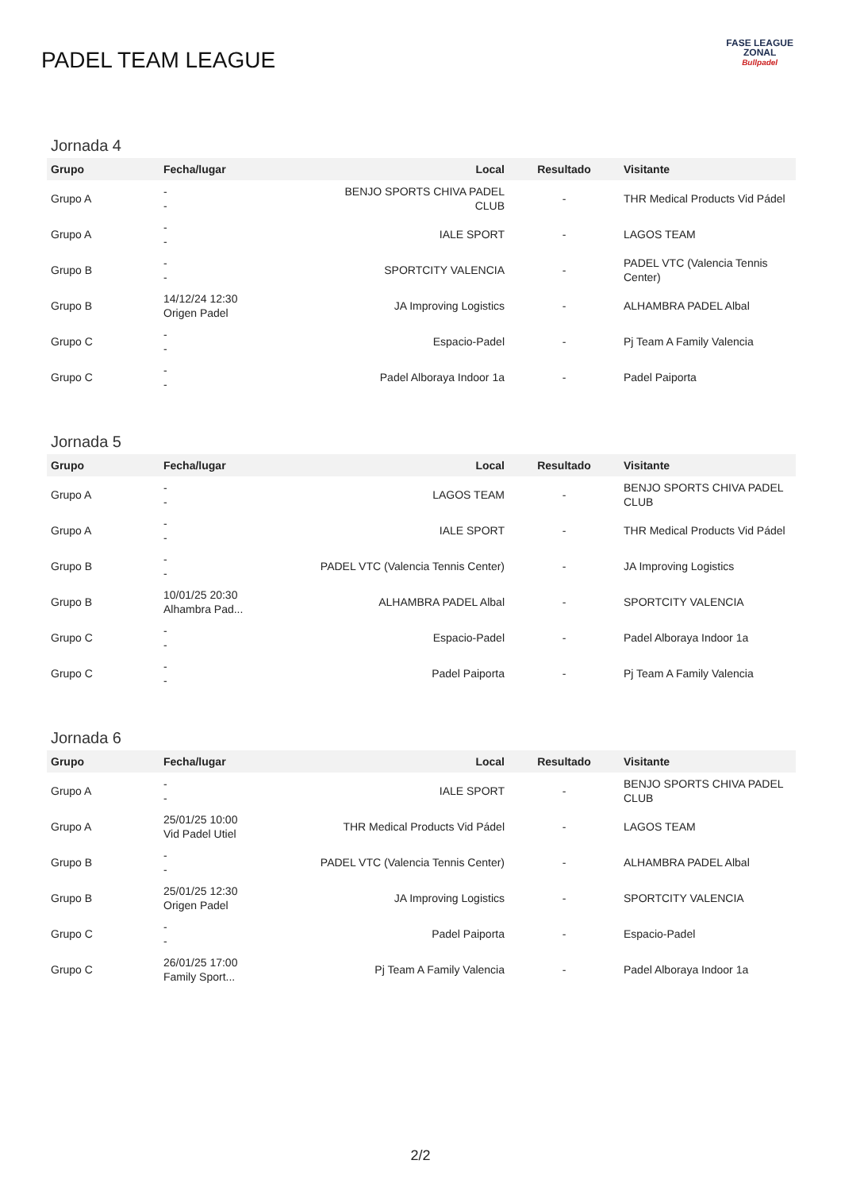PADEL TEAM LEAGUE
FASE LEAGUE
ZONAL
Bullpadel
Jornada 4
| Grupo | Fecha/lugar | Local | Resultado | Visitante |
| --- | --- | --- | --- | --- |
| Grupo A | - - | BENJO SPORTS CHIVA PADEL CLUB | - | THR Medical Products Vid Pádel |
| Grupo A | - - | IALE SPORT | - | LAGOS TEAM |
| Grupo B | - - | SPORTCITY VALENCIA | - | PADEL VTC (Valencia Tennis Center) |
| Grupo B | 14/12/24 12:30 Origen Padel | JA Improving Logistics | - | ALHAMBRA PADEL Albal |
| Grupo C | - - | Espacio-Padel | - | Pj Team A Family Valencia |
| Grupo C | - - | Padel Alboraya Indoor 1a | - | Padel Paiporta |
Jornada 5
| Grupo | Fecha/lugar | Local | Resultado | Visitante |
| --- | --- | --- | --- | --- |
| Grupo A | - - | LAGOS TEAM | - | BENJO SPORTS CHIVA PADEL CLUB |
| Grupo A | - - | IALE SPORT | - | THR Medical Products Vid Pádel |
| Grupo B | - - | PADEL VTC (Valencia Tennis Center) | - | JA Improving Logistics |
| Grupo B | 10/01/25 20:30 Alhambra Pad... | ALHAMBRA PADEL Albal | - | SPORTCITY VALENCIA |
| Grupo C | - - | Espacio-Padel | - | Padel Alboraya Indoor 1a |
| Grupo C | - - | Padel Paiporta | - | Pj Team A Family Valencia |
Jornada 6
| Grupo | Fecha/lugar | Local | Resultado | Visitante |
| --- | --- | --- | --- | --- |
| Grupo A | - - | IALE SPORT | - | BENJO SPORTS CHIVA PADEL CLUB |
| Grupo A | 25/01/25 10:00 Vid Padel Utiel | THR Medical Products Vid Pádel | - | LAGOS TEAM |
| Grupo B | - - | PADEL VTC (Valencia Tennis Center) | - | ALHAMBRA PADEL Albal |
| Grupo B | 25/01/25 12:30 Origen Padel | JA Improving Logistics | - | SPORTCITY VALENCIA |
| Grupo C | - - | Padel Paiporta | - | Espacio-Padel |
| Grupo C | 26/01/25 17:00 Family Sport... | Pj Team A Family Valencia | - | Padel Alboraya Indoor 1a |
2/2